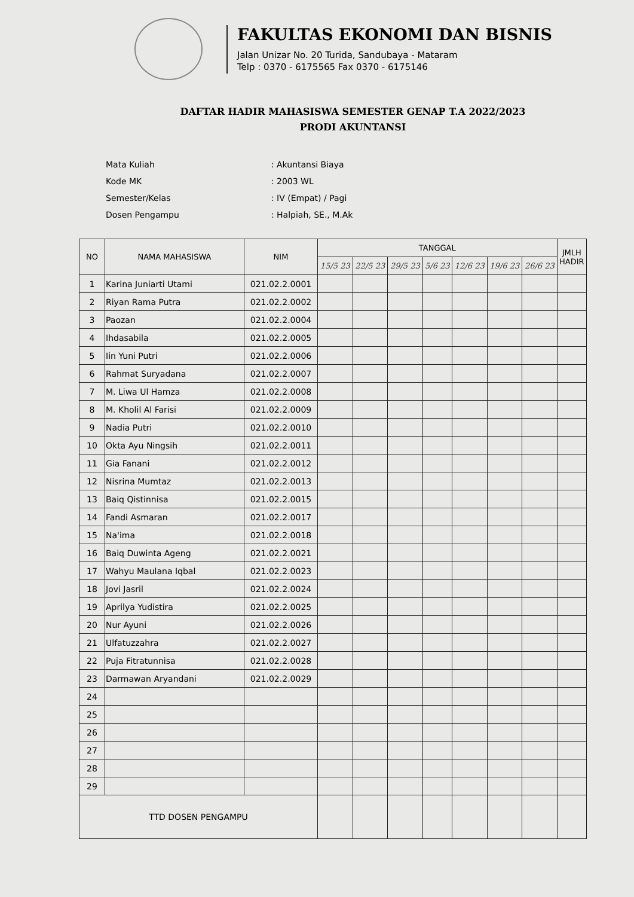FAKULTAS EKONOMI DAN BISNIS
Jalan Unizar No. 20 Turida, Sandubaya - Mataram
Telp : 0370 - 6175565 Fax 0370 - 6175146
DAFTAR HADIR MAHASISWA SEMESTER GENAP T.A 2022/2023
PRODI AKUNTANSI
| Mata Kuliah | : Akuntansi Biaya |
| Kode MK | : 2003 WL |
| Semester/Kelas | : IV (Empat) / Pagi |
| Dosen Pengampu | : Halpiah, SE., M.Ak |
| NO | NAMA MAHASISWA | NIM | TANGGAL | | | | | | | JMLH HADIR |
| --- | --- | --- | --- | --- | --- | --- | --- | --- | --- | --- |
| | | | 15/5 23 | 22/5 23 | 29/5 23 | 5/6 23 | 12/6 23 | 19/6 23 | 26/6 23 | |
| 1 | Karina Juniarti Utami | 021.02.2.0001 | | | | | | | | |
| 2 | Riyan Rama Putra | 021.02.2.0002 | | | | | | | | |
| 3 | Paozan | 021.02.2.0004 | | | | | | | | |
| 4 | Ihdasabila | 021.02.2.0005 | | | | | | | | |
| 5 | Iin Yuni Putri | 021.02.2.0006 | | | | | | | | |
| 6 | Rahmat Suryadana | 021.02.2.0007 | | | | | | | | |
| 7 | M. Liwa Ul Hamza | 021.02.2.0008 | | | | | | | | |
| 8 | M. Kholil Al Farisi | 021.02.2.0009 | | | | | | | | |
| 9 | Nadia Putri | 021.02.2.0010 | | | | | | | | |
| 10 | Okta Ayu Ningsih | 021.02.2.0011 | | | | | | | | |
| 11 | Gia Fanani | 021.02.2.0012 | | | | | | | | |
| 12 | Nisrina Mumtaz | 021.02.2.0013 | | | | | | | | |
| 13 | Baiq Qistinnisa | 021.02.2.0015 | | | | | | | | |
| 14 | Fandi Asmaran | 021.02.2.0017 | | | | | | | | |
| 15 | Na'ima | 021.02.2.0018 | | | | | | | | |
| 16 | Baiq Duwinta Ageng | 021.02.2.0021 | | | | | | | | |
| 17 | Wahyu Maulana Iqbal | 021.02.2.0023 | | | | | | | | |
| 18 | Jovi Jasril | 021.02.2.0024 | | | | | | | | |
| 19 | Aprilya Yudistira | 021.02.2.0025 | | | | | | | | |
| 20 | Nur Ayuni | 021.02.2.0026 | | | | | | | | |
| 21 | Ulfatuzzahra | 021.02.2.0027 | | | | | | | | |
| 22 | Puja Fitratunnisa | 021.02.2.0028 | | | | | | | | |
| 23 | Darmawan Aryandani | 021.02.2.0029 | | | | | | | | |
| 24 | | | | | | | | | | |
| 25 | | | | | | | | | | |
| 26 | | | | | | | | | | |
| 27 | | | | | | | | | | |
| 28 | | | | | | | | | | |
| 29 | | | | | | | | | | |
| TTD DOSEN PENGAMPU | | | | | | | | | | |